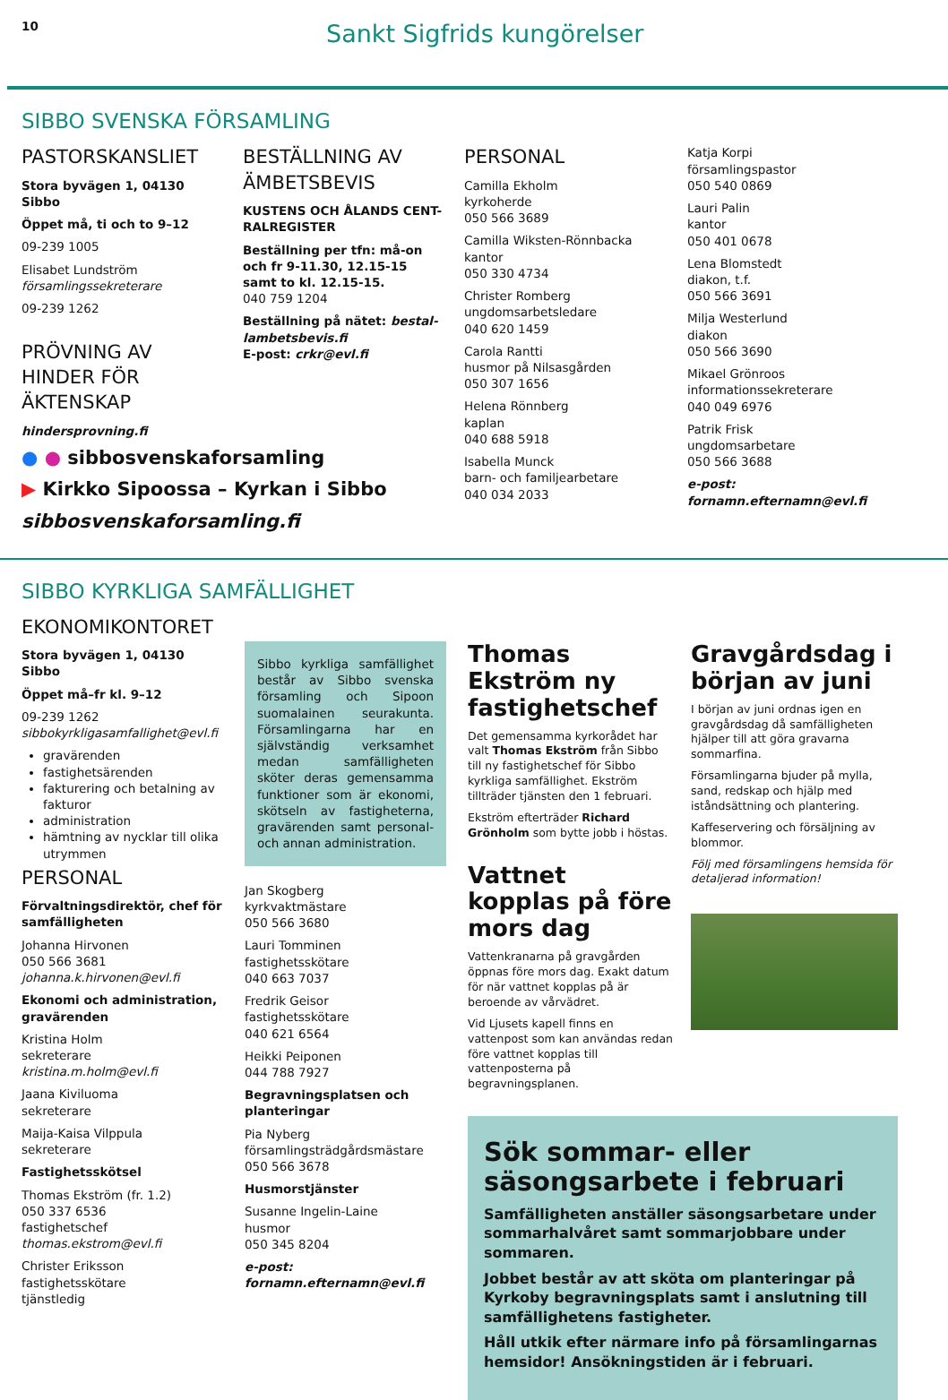10
Sankt Sigfrids kungörelser
SIBBO SVENSKA FÖRSAMLING
PASTORSKANSLIET
Stora byvägen 1, 04130 Sibbo
Öppet må, ti och to 9–12
09-239 1005
Elisabet Lundström
församlingssekreterare
09-239 1262
PRÖVNING AV HINDER FÖR ÄKTENSKAP
hindersprovning.fi
BESTÄLLNING AV ÄMBETSBEVIS
KUSTENS OCH ÅLANDS CENT-RALREGISTER
Beställning per tfn: må-on och fr 9-11.30, 12.15-15 samt to kl. 12.15-15.
040 759 1204
Beställning på nätet: bestal-lambetsbevis.fi
E-post: crkr@evl.fi
● ● sibbosvenskaforsamling
▶ Kirkko Sipoossa – Kyrkan i Sibbo
sibbosvenskaforsamling.fi
PERSONAL
Camilla Ekholm
kyrkoherde
050 566 3689
Camilla Wiksten-Rönnbacka
kantor
050 330 4734
Christer Romberg
ungdomsarbetsledare
040 620 1459
Carola Rantti
husmor på Nilsasgården
050 307 1656
Helena Rönnberg
kaplan
040 688 5918
Isabella Munck
barn- och familjearbetare
040 034 2033
Katja Korpi
församlingspastor
050 540 0869
Lauri Palin
kantor
050 401 0678
Lena Blomstedt
diakon, t.f.
050 566 3691
Milja Westerlund
diakon
050 566 3690
Mikael Grönroos
informationssekreterare
040 049 6976
Patrik Frisk
ungdomsarbetare
050 566 3688
e-post: fornamn.efternamn@evl.fi
SIBBO KYRKLIGA SAMFÄLLIGHET
EKONOMIKONTORET
Stora byvägen 1, 04130 Sibbo
Öppet må–fr kl. 9–12
09-239 1262
sibbokyrkligasamfallighet@evl.fi
gravärenden
fastighetsärenden
fakturering och betalning av fakturor
administration
hämtning av nycklar till olika utrymmen
PERSONAL
Förvaltningsdirektör, chef för samfälligheten
Johanna Hirvonen
050 566 3681
johanna.k.hirvonen@evl.fi
Ekonomi och administration, gravärenden
Kristina Holm
sekreterare
kristina.m.holm@evl.fi
Jaana Kiviluoma
sekreterare
Maija-Kaisa Vilppula
sekreterare
Fastighetsskötsel
Thomas Ekström (fr. 1.2)
050 337 6536
fastighetschef
thomas.ekstrom@evl.fi
Christer Eriksson
fastighetsskötare
tjänstledig
Sibbo kyrkliga samfällighet består av Sibbo svenska församling och Sipoon suomalainen seurakunta. Församlingarna har en självständig verksamhet medan samfälligheten sköter deras gemensamma funktioner som är ekonomi, skötseln av fastigheterna, gravärenden samt personal- och annan administration.
Jan Skogberg
kyrkvaktmästare
050 566 3680
Lauri Tomminen
fastighetsskötare
040 663 7037
Fredrik Geisor
fastighetsskötare
040 621 6564
Heikki Peiponen
044 788 7927
Begravningsplatsen och planteringar
Pia Nyberg
församlingsträdgårdsmästare
050 566 3678
Husmorstjänster
Susanne Ingelin-Laine
husmor
050 345 8204
e-post: fornamn.efternamn@evl.fi
Thomas Ekström ny fastighetschef
Det gemensamma kyrkorådet har valt Thomas Ekström från Sibbo till ny fastighetschef för Sibbo kyrkliga samfällighet. Ekström tillträder tjänsten den 1 februari.
Ekström efterträder Richard Grönholm som bytte jobb i höstas.
Vattnet kopplas på före mors dag
Vattenkranarna på gravgården öppnas före mors dag. Exakt datum för när vattnet kopplas på är beroende av vårvädret.
Vid Ljusets kapell finns en vattenpost som kan användas redan före vattnet kopplas till vattenposterna på begravningsplanen.
Gravgårdsdag i början av juni
I början av juni ordnas igen en gravgårdsdag då samfälligheten hjälper till att göra gravarna sommarfina.
Församlingarna bjuder på mylla, sand, redskap och hjälp med iståndsättning och plantering.
Kaffeservering och försäljning av blommor.
Följ med församlingens hemsida för detaljerad information!
Sök sommar- eller säsongsarbete i februari
Samfälligheten anställer säsongsarbetare under sommarhalvåret samt sommarjobbare under sommaren.
Jobbet består av att sköta om planteringar på Kyrkoby begravningsplats samt i anslutning till samfällighetens fastigheter.
Håll utkik efter närmare info på församlingarnas hemsidor! Ansökningstiden är i februari.